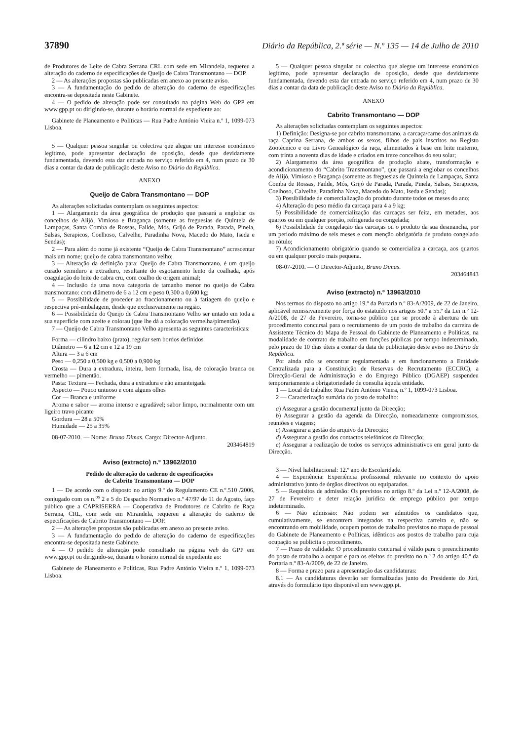37890 Diário da República, 2.ª série — N.º 135 — 14 de Julho de 2010
de Produtores de Leite de Cabra Serrana CRL com sede em Mirandela, requereu a alteração do caderno de especificações de Queijo de Cabra Transmontano — DOP.
2 — As alterações propostas são publicadas em anexo ao presente aviso.
3 — A fundamentação do pedido de alteração do caderno de especificações encontra-se depositada neste Gabinete.
4 — O pedido de alteração pode ser consultado na página Web do GPP em www.gpp.pt ou dirigindo-se, durante o horário normal de expediente ao:
Gabinete de Planeamento e Políticas — Rua Padre António Vieira n.º 1, 1099-073 Lisboa.
5 — Qualquer pessoa singular ou colectiva que alegue um interesse económico legítimo, pode apresentar declaração de oposição, desde que devidamente fundamentada, devendo esta dar entrada no serviço referido em 4, num prazo de 30 dias a contar da data de publicação deste Aviso no Diário da República.
ANEXO
Queijo de Cabra Transmontano — DOP
As alterações solicitadas contemplam os seguintes aspectos:
1 — Alargamento da área geográfica de produção que passará a englobar os concelhos de Alijó, Vimioso e Bragança (somente as freguesias de Quintela de Lampaças, Santa Comba de Rossas, Failde, Mós, Grijó de Parada, Parada, Pinela, Salsas, Serapicos, Coelhoso, Calvelhe, Paradinha Nova, Macedo do Mato, Iseda e Sendas);
2 — Para além do nome já existente “Queijo de Cabra Transmontano” acrescentar mais um nome; queijo de cabra transmontano velho;
3 — Alteração da definição para: Queijo de Cabra Transmontano, é um queijo curado semiduro a extraduro, resultante do esgotamento lento da coalhada, após coagulação do leite de cabra cru, com coalho de origem animal;
4 — Inclusão de uma nova categoria de tamanho menor no queijo de Cabra transmontano: com diâmetro de 6 a 12 cm e peso 0,300 a 0,600 kg;
5 — Possibilidade de proceder ao fraccionamento ou à fatiagem do queijo e respectiva pré-embalagem, desde que exclusivamente na região.
6 — Possibilidade do Queijo de Cabra Transmontano Velho ser untado em toda a sua superfície com azeite e colorau (que lhe dá a coloração vermelha/pimentão).
7 — Queijo de Cabra Transmontano Velho apresenta as seguintes características:
Forma — cilindro baixo (prato), regular sem bordos definidos
Diâmetro — 6 a 12 cm e 12 a 19 cm
Altura — 3 a 6 cm
Peso — 0,250 a 0,500 kg e 0,500 a 0,900 kg
Crosta — Dura a extradura, inteira, bem formada, lisa, de coloração branca ou vermelho — pimentão.
Pasta: Textura — Fechada, dura a extradura e não amanteigada
Aspecto — Pouco untuoso e com alguns olhos
Cor — Branca e uniforme
Aroma e sabor — aroma intenso e agradável; sabor limpo, normalmente com um ligeiro travo picante
Gordura — 28 a 50%
Humidade — 25 a 35%
08-07-2010. — Nome: Bruno Dimas. Cargo: Director-Adjunto.
203464819
Aviso (extracto) n.º 13962/2010
Pedido de alteração do caderno de especificações
de Cabrito Transmontano — DOP
1 — De acordo com o disposto no artigo 9.º do Regulamento CE n.º.510 /2006, conjugado com os n.<sup>os</sup> 2 e 5 do Despacho Normativo n.º 47/97 de 11 de Agosto, faço público que a CAPRISERRA — Cooperativa de Produtores de Cabrito de Raça Serrana, CRL, com sede em Mirandela, requereu a alteração do caderno de especificações de Cabrito Transmontano — DOP.
2 — As alterações propostas são publicadas em anexo ao presente aviso.
3 — A fundamentação do pedido de alteração do caderno de especificações encontra-se depositada neste Gabinete.
4 — O pedido de alteração pode consultado na página web do GPP em www.gpp.pt ou dirigindo-se, durante o horário normal de expediente ao:
Gabinete de Planeamento e Políticas, Rua Padre António Vieira n.º 1, 1099-073 Lisboa.
5 — Qualquer pessoa singular ou colectiva que alegue um interesse económico legítimo, pode apresentar declaração de oposição, desde que devidamente fundamentada, devendo esta dar entrada no serviço referido em 4, num prazo de 30 dias a contar da data de publicação deste Aviso no Diário da República.
ANEXO
Cabrito Transmontano — DOP
As alterações solicitadas contemplam os seguintes aspectos:
1) Definição: Designa-se por cabrito transmontano, a carcaça/carne dos animais da raça Caprina Serrana, de ambos os sexos, filhos de pais inscritos no Registo Zootécnico e ou Livro Genealógico da raça, alimentados à base em leite materno, com trinta a noventa dias de idade e criados em treze concelhos do seu solar;
2) Alargamento da área geográfica de produção abate, transformação e acondicionamento do “Cabrito Transmontano”, que passará a englobar os concelhos de Alijó, Vimioso e Bragança (somente as freguesias de Quintela de Lampaças, Santa Comba de Rossas, Failde, Mós, Grijó de Parada, Parada, Pinela, Salsas, Serapicos, Coelhoso, Calvelhe, Paradinha Nova, Macedo do Mato, Iseda e Sendas);
3) Possibilidade de comercialização do produto durante todos os meses do ano;
4) Alteração do peso médio da carcaça para 4 a 9 kg;
5) Possibilidade de comercialização das carcaças ser feita, em metades, aos quartos ou em qualquer porção, refrigerada ou congelada;
6) Possibilidade de congelação das carcaças ou o produto da sua desmancha, por um período máximo de seis meses e com menção obrigatória de produto congelado no rótulo;
7) Acondicionamento obrigatório quando se comercializa a carcaça, aos quartos ou em qualquer porção mais pequena.
08-07-2010. — O Director-Adjunto, Bruno Dimas.
203464843
Aviso (extracto) n.º 13963/2010
Nos termos do disposto no artigo 19.º da Portaria n.º 83-A/2009, de 22 de Janeiro, aplicável remissivamente por força do estatuído nos artigos 50.º a 55.º da Lei n.º 12-A/2008, de 27 de Fevereiro, torna-se público que se procede à abertura de um procedimento concursal para o recrutamento de um posto de trabalho da carreira de Assistente Técnico do Mapa de Pessoal do Gabinete de Planeamento e Políticas, na modalidade de contrato de trabalho em funções públicas por tempo indeterminado, pelo prazo de 10 dias úteis a contar da data de publicitação deste aviso no Diário da República.
Por ainda não se encontrar regulamentada e em funcionamento a Entidade Centralizada para a Constituição de Reservas de Recrutamento (ECCRC), a Direcção-Geral de Administração e do Emprego Público (DGAEP) suspendeu temporariamente a obrigatoriedade de consulta àquela entidade.
1 — Local de trabalho: Rua Padre António Vieira, n.º 1, 1099-073 Lisboa.
2 — Caracterização sumária do posto de trabalho:
a) Assegurar a gestão documental junto da Direcção;
b) Assegurar a gestão da agenda da Direcção, nomeadamente compromissos, reuniões e viagens;
c) Assegurar a gestão do arquivo da Direcção;
d) Assegurar a gestão dos contactos telefónicos da Direcção;
e) Assegurar a realização de todos os serviços administrativos em geral junto da Direcção.
3 — Nível habilitacional: 12.º ano de Escolaridade.
4 — Experiência: Experiência profissional relevante no contexto do apoio administrativo junto de órgãos directivos ou equiparados.
5 — Requisitos de admissão: Os previstos no artigo 8.º da Lei n.º 12-A/2008, de 27 de Fevereiro e deter relação jurídica de emprego público por tempo indeterminado.
6 — Não admissão: Não podem ser admitidos os candidatos que, cumulativamente, se encontrem integrados na respectiva carreira e, não se encontrando em mobilidade, ocupem postos de trabalho previstos no mapa de pessoal do Gabinete de Planeamento e Políticas, idênticos aos postos de trabalho para cuja ocupação se publicita o procedimento.
7 — Prazo de validade: O procedimento concursal é válido para o preenchimento do posto de trabalho a ocupar e para os efeitos do previsto no n.º 2 do artigo 40.º da Portaria n.º 83-A/2009, de 22 de Janeiro.
8 — Forma e prazo para a apresentação das candidaturas:
8.1 — As candidaturas deverão ser formalizadas junto do Presidente do Júri, através do formulário tipo disponível em www.gpp.pt.